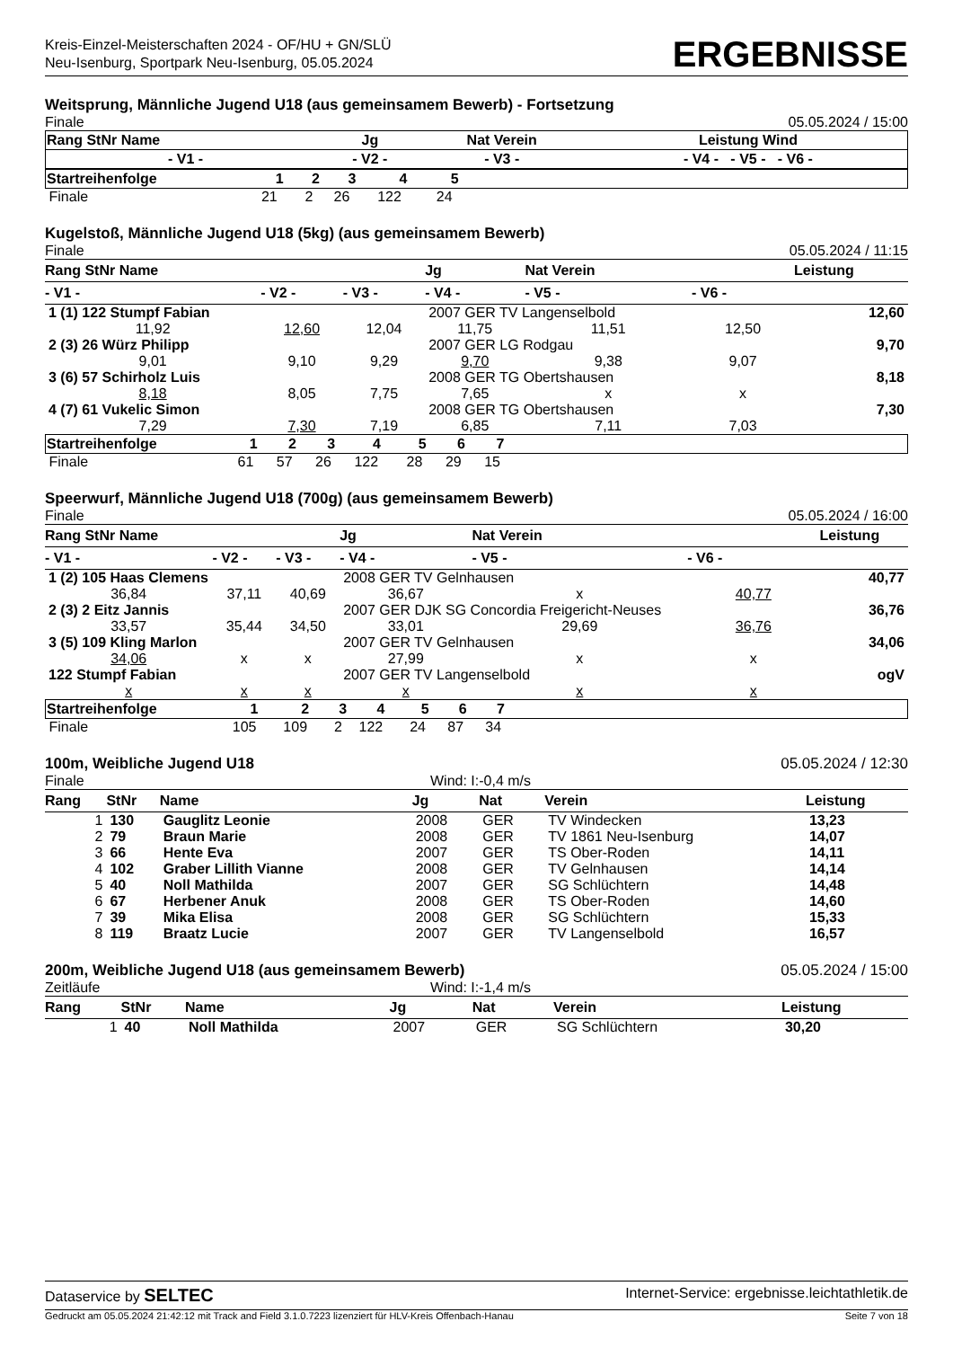Kreis-Einzel-Meisterschaften 2024 - OF/HU + GN/SLÜ
Neu-Isenburg, Sportpark Neu-Isenburg, 05.05.2024
ERGEBNISSE
Weitsprung, Männliche Jugend U18 (aus gemeinsamem Bewerb) - Fortsetzung
Finale 05.05.2024 / 15:00
| Rang StNr Name | Jg | Nat Verein | Leistung Wind |
| --- | --- | --- | --- |
| - V1 - | - V2 - | - V3 - | - V4 - - V5 - - V6 - |
| Startreihenfolge | 1 | 2 | 3 | 4 | 5 | |
| --- | --- | --- | --- | --- | --- | --- |
| Finale | 21 | 2 | 26 | 122 | 24 | |
Kugelstoß, Männliche Jugend U18 (5kg) (aus gemeinsamem Bewerb)
Finale 05.05.2024 / 11:15
| Rang StNr Name | | | Jg | Nat Verein | | Leistung |
| --- | --- | --- | --- | --- | --- | --- |
| - V1 - | - V2 - | - V3 - | - V4 - | - V5 - | - V6 - | |
| 1 (1) 122 Stumpf Fabian | | | 2007 GER TV Langenselbold | | | 12,60 |
| 11,92 | 12,60 | 12,04 | 11,75 | 11,51 | 12,50 | |
| 2 (3) 26 Würz Philipp | | | 2007 GER LG Rodgau | | | 9,70 |
| 9,01 | 9,10 | 9,29 | 9,70 | 9,38 | 9,07 | |
| 3 (6) 57 Schirholz Luis | | | 2008 GER TG Obertshausen | | | 8,18 |
| 8,18 | 8,05 | 7,75 | 7,65 | x | x | |
| 4 (7) 61 Vukelic Simon | | | 2008 GER TG Obertshausen | | | 7,30 |
| 7,29 | 7,30 | 7,19 | 6,85 | 7,11 | 7,03 | |
| Startreihenfolge | 1 | 2 | 3 | 4 | 5 | 6 | 7 | |
| --- | --- | --- | --- | --- | --- | --- | --- | --- |
| Finale | 61 | 57 | 26 | 122 | 28 | 29 | 15 | |
Speerwurf, Männliche Jugend U18 (700g) (aus gemeinsamem Bewerb)
Finale 05.05.2024 / 16:00
| Rang StNr Name | | | Jg | Nat Verein | | Leistung |
| --- | --- | --- | --- | --- | --- | --- |
| - V1 - | - V2 - | - V3 - | - V4 - | - V5 - | - V6 - | |
| 1 (2) 105 Haas Clemens | | | 2008 GER TV Gelnhausen | | | 40,77 |
| 36,84 | 37,11 | 40,69 | 36,67 | x | 40,77 | |
| 2 (3) 2 Eitz Jannis | | | 2007 GER DJK SG Concordia Freigericht-Neuses | | | 36,76 |
| 33,57 | 35,44 | 34,50 | 33,01 | 29,69 | 36,76 | |
| 3 (5) 109 Kling Marlon | | | 2007 GER TV Gelnhausen | | | 34,06 |
| 34,06 | x | x | 27,99 | x | x | |
| 122 Stumpf Fabian | | | 2007 GER TV Langenselbold | | | ogV |
| x | x | x | x | x | x | |
| Startreihenfolge | 1 | 2 | 3 | 4 | 5 | 6 | 7 | |
| --- | --- | --- | --- | --- | --- | --- | --- | --- |
| Finale | 105 | 109 | 2 | 122 | 24 | 87 | 34 | |
100m, Weibliche Jugend U18 05.05.2024 / 12:30
Finale Wind: I:-0,4 m/s
| Rang | StNr | Name | Jg | Nat | Verein | Leistung |
| --- | --- | --- | --- | --- | --- | --- |
| 1 | 130 | Gauglitz Leonie | 2008 | GER | TV Windecken | 13,23 |
| 2 | 79 | Braun Marie | 2008 | GER | TV 1861 Neu-Isenburg | 14,07 |
| 3 | 66 | Hente Eva | 2007 | GER | TS Ober-Roden | 14,11 |
| 4 | 102 | Graber Lillith Vianne | 2008 | GER | TV Gelnhausen | 14,14 |
| 5 | 40 | Noll Mathilda | 2007 | GER | SG Schlüchtern | 14,48 |
| 6 | 67 | Herbener Anuk | 2008 | GER | TS Ober-Roden | 14,60 |
| 7 | 39 | Mika Elisa | 2008 | GER | SG Schlüchtern | 15,33 |
| 8 | 119 | Braatz Lucie | 2007 | GER | TV Langenselbold | 16,57 |
200m, Weibliche Jugend U18 (aus gemeinsamem Bewerb) 05.05.2024 / 15:00
Zeitläufe Wind: I:-1,4 m/s
| Rang | StNr | Name | Jg | Nat | Verein | Leistung |
| --- | --- | --- | --- | --- | --- | --- |
| 1 | 40 | Noll Mathilda | 2007 | GER | SG Schlüchtern | 30,20 |
Dataservice by SELTEC Internet-Service: ergebnisse.leichtathletik.de
Gedruckt am 05.05.2024 21:42:12 mit Track and Field 3.1.0.7223 lizenziert für HLV-Kreis Offenbach-Hanau Seite 7 von 18